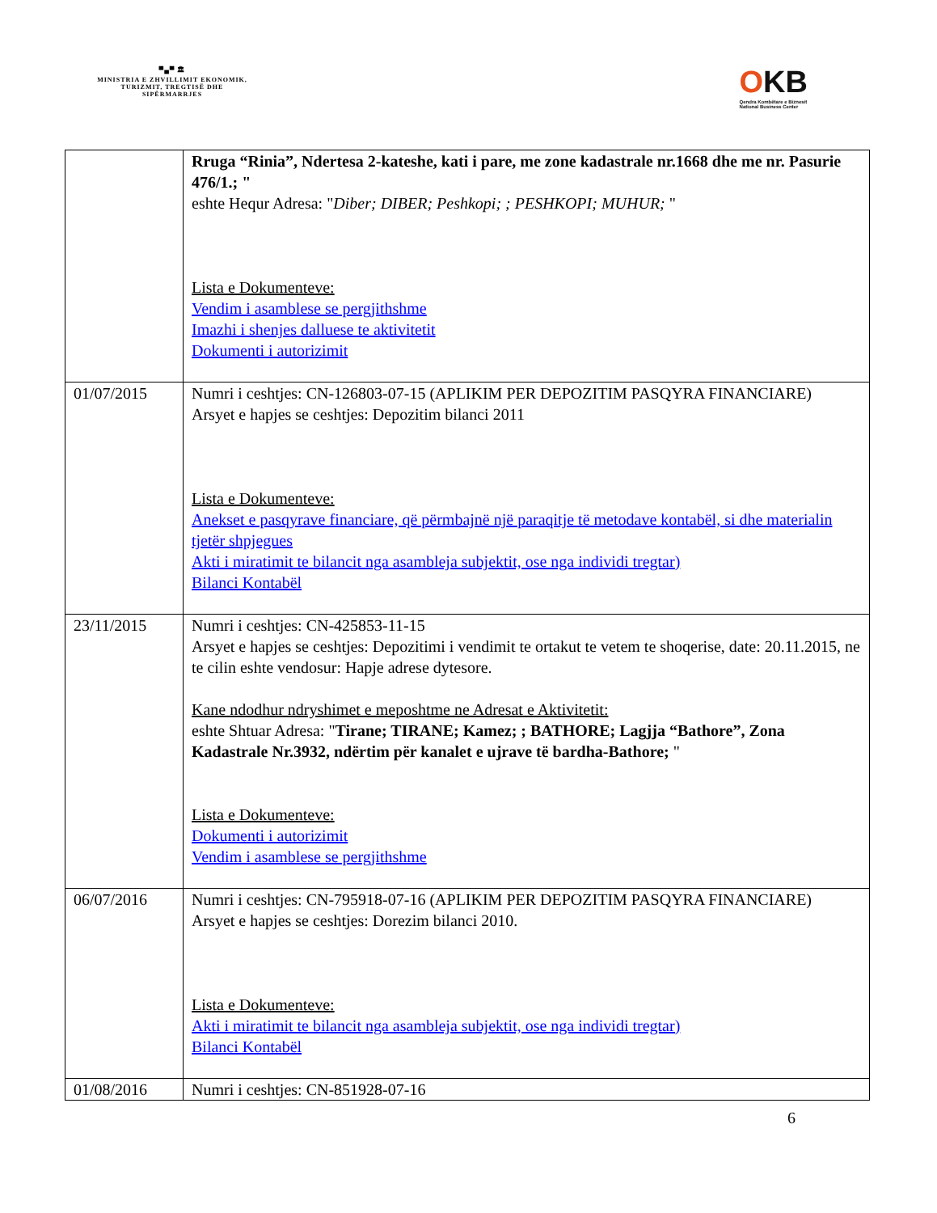▀▄▀ 🏛
MINISTRIA E ZHVILLIMIT EKONOMIK, TURIZMIT, TREGTISË DHE SIPËRMARRJES
OKB
Qendra Kombëtare e Biznesit
National Business Center
| | Rruga “Rinia”, Ndertesa 2-kateshe, kati i pare, me zone kadastrale nr.1668 dhe me nr. Pasurie 476/1.; " eshte Hequr Adresa: " Diber; DIBER; Peshkopi; ; PESHKOPI; MUHUR; " Lista e Dokumenteve: Vendim i asamblese se pergjithshme Imazhi i shenjes dalluese te aktivitetit Dokumenti i autorizimit |
| 01/07/2015 | Numri i ceshtjes: CN-126803-07-15 (APLIKIM PER DEPOZITIM PASQYRA FINANCIARE) Arsyet e hapjes se ceshtjes: Depozitim bilanci 2011 Lista e Dokumenteve: Anekset e pasqyrave financiare, që përmbajnë një paraqitje të metodave kontabël, si dhe materialin tjetër shpjegues Akti i miratimit te bilancit nga asambleja subjektit, ose nga individi tregtar) Bilanci Kontabël |
| 23/11/2015 | Numri i ceshtjes: CN-425853-11-15 Arsyet e hapjes se ceshtjes: Depozitimi i vendimit te ortakut te vetem te shoqerise, date: 20.11.2015, ne te cilin eshte vendosur: Hapje adrese dytesore. Kane ndodhur ndryshimet e meposhtme ne Adresat e Aktivitetit: eshte Shtuar Adresa: " Tirane; TIRANE; Kamez; ; BATHORE; Lagjja “Bathore”, Zona Kadastrale Nr.3932, ndërtim për kanalet e ujrave të bardha-Bathore; " Lista e Dokumenteve: Dokumenti i autorizimit Vendim i asamblese se pergjithshme |
| 06/07/2016 | Numri i ceshtjes: CN-795918-07-16 (APLIKIM PER DEPOZITIM PASQYRA FINANCIARE) Arsyet e hapjes se ceshtjes: Dorezim bilanci 2010. Lista e Dokumenteve: Akti i miratimit te bilancit nga asambleja subjektit, ose nga individi tregtar) Bilanci Kontabël |
| 01/08/2016 | Numri i ceshtjes: CN-851928-07-16 |
6